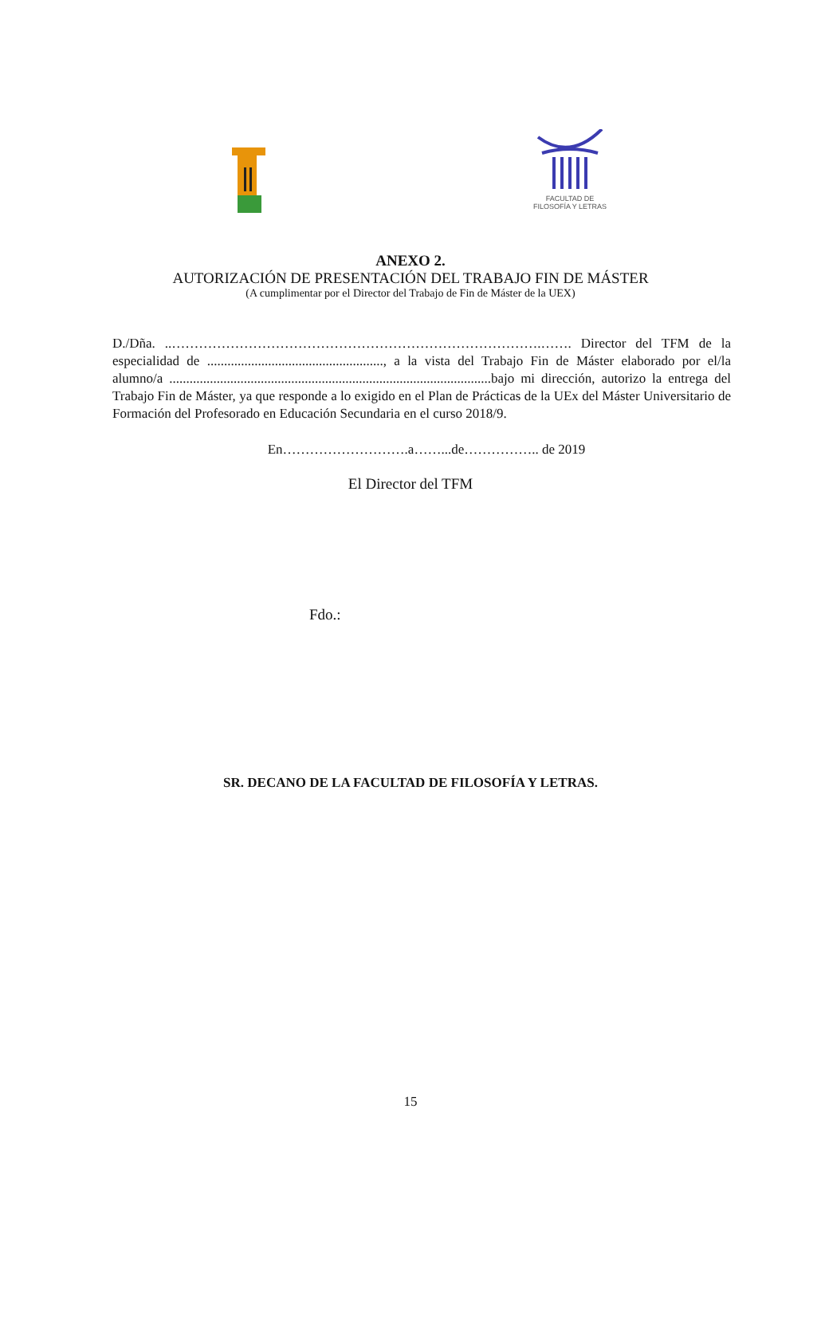FACULTAD DE
FILOSOFÍA Y LETRAS
ANEXO 2.
AUTORIZACIÓN DE PRESENTACIÓN DEL TRABAJO FIN DE MÁSTER
(A cumplimentar por el Director del Trabajo de Fin de Máster de la UEX)
D./Dña. ..……………………………………………………………………….……. Director del TFM de la especialidad de ...................................................., a la vista del Trabajo Fin de Máster elaborado por el/la alumno/a ...............................................................................................bajo mi dirección, autorizo la entrega del Trabajo Fin de Máster, ya que responde a lo exigido en el Plan de Prácticas de la UEx del Máster Universitario de Formación del Profesorado en Educación Secundaria en el curso 2018/9.
En……………………….a……...de…………….. de 2019
El Director del TFM
Fdo.:
SR. DECANO DE LA FACULTAD DE FILOSOFÍA Y LETRAS.
15